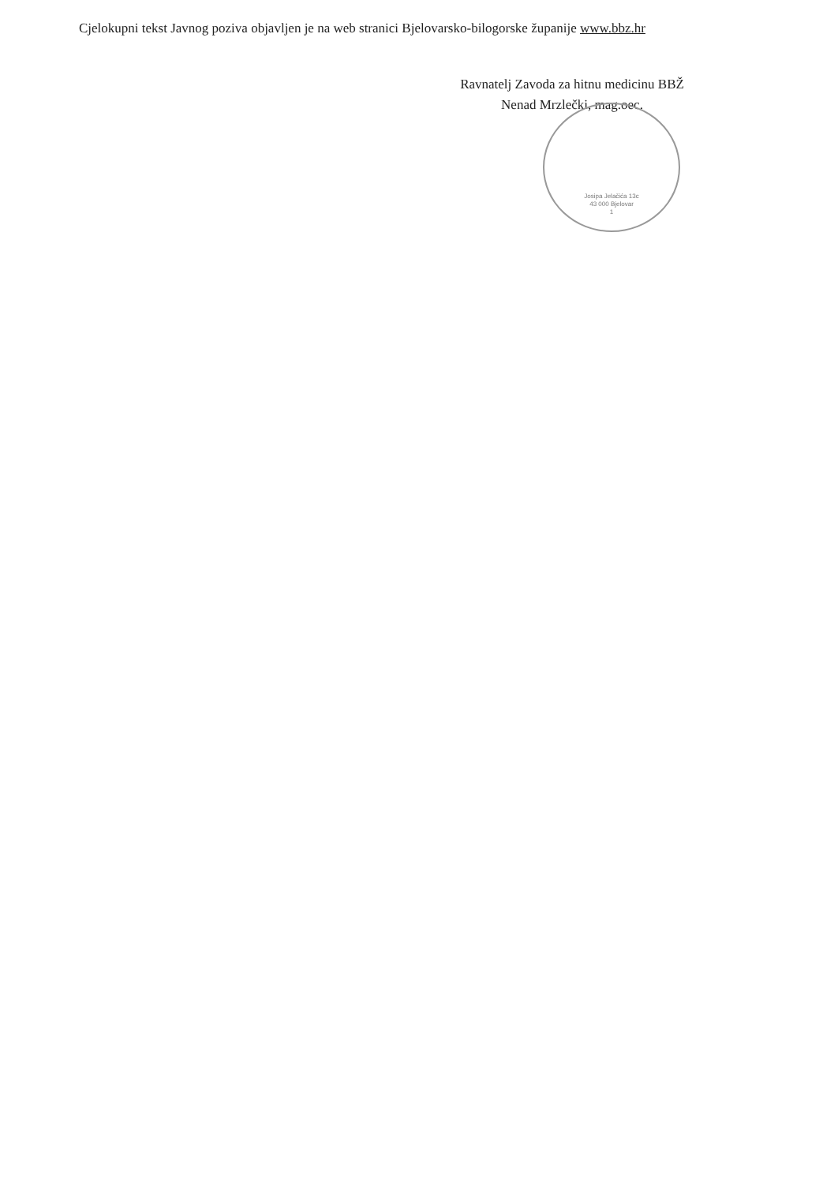Cjelokupni tekst Javnog poziva objavljen je na web stranici Bjelovarsko-bilogorske županije www.bbz.hr
Ravnatelj Zavoda za hitnu medicinu BBŽ
Nenad Mrzlečki, mag.oec.
Josipa Jelačića 13c
43 000 Bjelovar
1